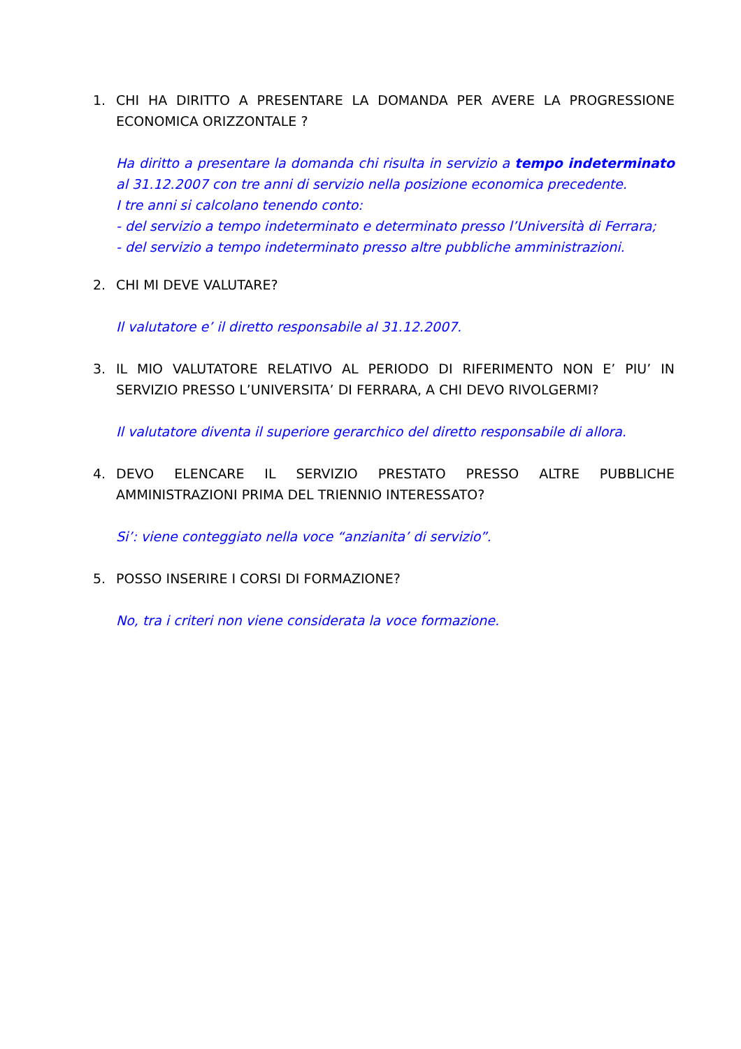1. CHI HA DIRITTO A PRESENTARE LA DOMANDA PER AVERE LA PROGRESSIONE ECONOMICA ORIZZONTALE ?
Ha diritto a presentare la domanda chi risulta in servizio a tempo indeterminato al 31.12.2007 con tre anni di servizio nella posizione economica precedente.
I tre anni si calcolano tenendo conto:
- del servizio a tempo indeterminato e determinato presso l’Università di Ferrara;
- del servizio a tempo indeterminato presso altre pubbliche amministrazioni.
2. CHI MI DEVE VALUTARE?
Il valutatore e’ il diretto responsabile al 31.12.2007.
3. IL MIO VALUTATORE RELATIVO AL PERIODO DI RIFERIMENTO NON E’ PIU’ IN SERVIZIO PRESSO L’UNIVERSITA’ DI FERRARA, A CHI DEVO RIVOLGERMI?
Il valutatore diventa il superiore gerarchico del diretto responsabile di allora.
4. DEVO ELENCARE IL SERVIZIO PRESTATO PRESSO ALTRE PUBBLICHE AMMINISTRAZIONI PRIMA DEL TRIENNIO INTERESSATO?
Si’: viene conteggiato nella voce “anzianita’ di servizio”.
5. POSSO INSERIRE I CORSI DI FORMAZIONE?
No, tra i criteri non viene considerata la voce formazione.